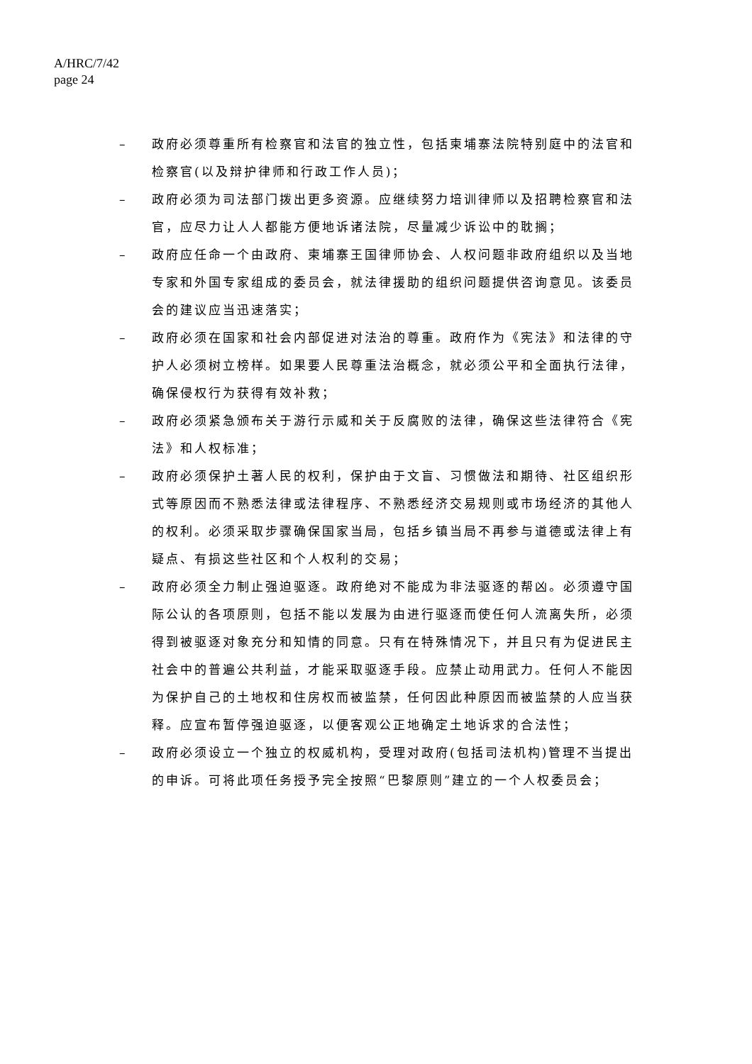A/HRC/7/42
page 24
– 政府必须尊重所有检察官和法官的独立性，包括柬埔寨法院特别庭中的法官和检察官(以及辩护律师和行政工作人员)；
– 政府必须为司法部门拨出更多资源。应继续努力培训律师以及招聘检察官和法官，应尽力让人人都能方便地诉诸法院，尽量减少诉讼中的耽搁；
– 政府应任命一个由政府、柬埔寨王国律师协会、人权问题非政府组织以及当地专家和外国专家组成的委员会，就法律援助的组织问题提供咨询意见。该委员会的建议应当迅速落实；
– 政府必须在国家和社会内部促进对法治的尊重。政府作为《宪法》和法律的守护人必须树立榜样。如果要人民尊重法治概念，就必须公平和全面执行法律，确保侵权行为获得有效补救；
– 政府必须紧急颁布关于游行示威和关于反腐败的法律，确保这些法律符合《宪法》和人权标准；
– 政府必须保护土著人民的权利，保护由于文盲、习惯做法和期待、社区组织形式等原因而不熟悉法律或法律程序、不熟悉经济交易规则或市场经济的其他人的权利。必须采取步骤确保国家当局，包括乡镇当局不再参与道德或法律上有疑点、有损这些社区和个人权利的交易；
– 政府必须全力制止强迫驱逐。政府绝对不能成为非法驱逐的帮凶。必须遵守国际公认的各项原则，包括不能以发展为由进行驱逐而使任何人流离失所，必须得到被驱逐对象充分和知情的同意。只有在特殊情况下，并且只有为促进民主社会中的普遍公共利益，才能采取驱逐手段。应禁止动用武力。任何人不能因为保护自己的土地权和住房权而被监禁，任何因此种原因而被监禁的人应当获释。应宣布暂停强迫驱逐，以便客观公正地确定土地诉求的合法性；
– 政府必须设立一个独立的权威机构，受理对政府(包括司法机构)管理不当提出的申诉。可将此项任务授予完全按照“巴黎原则”建立的一个人权委员会；